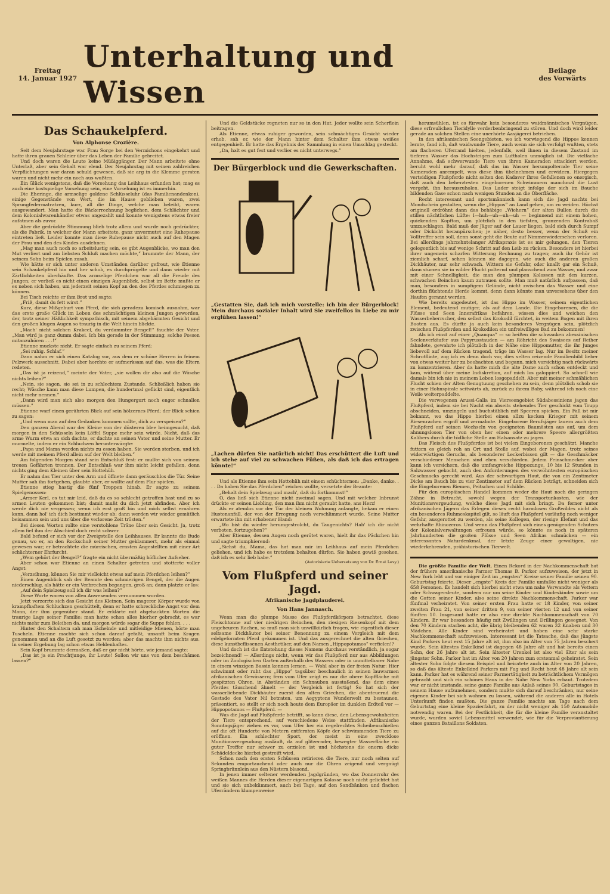Freitag
14. Januar 1927
Unterhaltung und Wissen
Beilage
des Vorwärts
Das Schaukelpferd.
Von Alphonse Crozière.
Seit dem Neujahrstage war Frau Sorge bei den Vermichons eingekehrt und hatte ihren grauen Schleier über das Leben der Familie gebreitet.
Und doch waren die Leute keine Müßiggänger. Der Mann arbeitete ohne Unterlaß, aber sein Gehalt war elend. Der Neujahrstag mit seinen zahlreichen Verpflichtungen war daran schuld gewesen, daß sie arg in die Klemme geraten waren und nicht mehr ein noch aus wußten.
Ein Glück wenigstens, daß die Vorsehung das Leihhaus erfunden hat; mag es auch eine kostspielige Vorsehung sein, eine Vorsehung ist es immerhin.
Die Eheringe, die armselige goldene Schlüsseluhr (das Familienandenken), einige Gegenstände von Wert, die im Hause geblieben waren, zwei Sprungfedermatratzen, kurz, all die Dinge, welche man beleiht, waren ausgewandert. Man hatte die Bäckerrechnung beglichen, dem Schlächter und dem Kolonialwarenhändler etwas angezahlt und konnte wenigstens etwas freier aufatmen als zuvor.
Aber die gedrückte Stimmung blieb trotz allem und wurde noch gedrückter, als die Fabrik, in welcher der Mann arbeitete, ganz unvermutet eine Ruhepause eintreten ließ. Leider konnte man diese Ruhepause nicht auch auf den Magen der Frau und den des Kindes ausdehnen.
„Mag man auch noch so arbeitslustig sein, es gibt Augenblicke, wo man den Mut verliert und am liebsten Schluß machen möchte,“ brummte der Mann, der seinem Sohn beim Spielen zusah.
Wie hätte er sich unter anderen Umständen darüber gefreut, wie Etienne sein Schaukelpferd hin und her schob, es durchprügelte und dann wieder mit Zärtlichkeiten überhäufte. Das armselige Pferdchen war all die Freude des Jungen; er verließ es nicht einen einzigen Augenblick, selbst im Bette mußte er es neben sich haben, um jederzeit seinen Kopf an den des Pferdes schmiegen zu können.
Bei Tisch reichte er ihm Brot und sagte:
„Friß, damit du fett wirst.“
Kurz, diese Mißgeburt von Pferd, die sich geradezu komisch ausnahm, war das erste große Glück im Leben des schmächtigen kleinen Jungen geworden, der, trotz seiner Häßlichkeit sympathisch, mit seinem abgehärmten Gesicht und den großen klugen Augen so traurig in die Welt hinein blickte.
„Mach' nicht solchen Krakeel, du verdammter Bengel!“ fauchte der Vater. „Man wird ja ganz dumm dabei. Ich bin gerade in der Stimmung, solche Possen mitanzuhören . . .!“
Etienne muckste nicht. Er sagte einfach zu seinem Pferd:
„Sei ruhig. Schlaf.“
Dann nahm er sich einen Katalog vor, aus dem er schöne Herren in feinem Pelzwerk ausschnitt. Dabei aber horchte er aufmerksam auf das, was die Eltern redeten.
„Das ist ja reizend,“ meinte der Vater, „sie wollen dir also auf die Wäsche nichts leihen?“
„Nein, sie sagen, sie sei in zu schlechtem Zustande. Schließlich haben sie recht; Wäsche kann man diese Lumpen, die hundertmal geflickt sind, eigentlich nicht mehr nennen.“
„Dann wird man sich also morgen den Hungergurt noch enger schnallen müssen.“
Etienne warf einen gerührten Blick auf sein hölzernes Pferd; der Blick schien zu sagen:
„Und wenn man auf den Gedanken kommen sollte, dich zu verspeisen?“
Den ganzen Abend war der Kleine von der düsteren Idee heimgesucht, daß morgen in den Schüsseln kein Löffel Suppe mehr sein würde. Nicht, daß das arme Wurm etwa an sich dachte, er dachte an seinen Vater und seine Mutter. Er murmelte, indem er ein Schluchzen herunterwürgte:
„Papa und Mama werden nichts zu essen haben. Sie werden sterben, und ich werde mit meinem Pferd allein auf der Welt bleiben.“
Am folgenden Morgen stand sein Entschluß fest: er mußte sich von seinem treuen Gefährten trennen. Der Entschluß war ihm nicht leicht gefallen, denn nichts ging dem Kleinen über sein Hottehüh.
Er nahm das Tier unter den Arm und öffnete dann geräuschlos die Tür. Seine Mutter sah ihn fortgehen, glaubte aber, er wollte auf dem Flur spielen.
Etienne stieg hastig die fünf Treppen hinab. Er sagte zu seinem Spielgenossen:
„Armer Kerl, es tut mir leid, daß du es so schlecht getroffen hast und zu so armen Leuten gekommen bist; damit mußt du dich jetzt abfinden. Aber ich werde dich nie vergessen; wenn ich erst groß bin und mich selbst ernähren kann, dann hol' ich dich bestimmt wieder ab; dann werden wir wieder gemütlich beisammen sein und uns über die verlorene Zeit trösten.“
Bei diesen Worten rollte eine verstohlene Träne über sein Gesicht. Ja, trotz allem fiel ihm der Abschied doch recht schwer.
Bald befand er sich vor der Zweigstelle des Leihhauses. Er kannte die Bude genau, wo er, an den Rockschoß seiner Mutter geklammert, mehr als einmal gewesen war; er betrachtete die mürrischen, ernsten Angestellten mit einer Art schüchterner Ehrfurcht.
„Wem gehört der Bengel?“ fragte ein nicht übermäßig höflicher Aufseher.
Aber schon war Etienne an einen Schalter getreten und stotterte voller Angst:
„Verzeihung, können Sie mir vielleicht etwas auf mein Pferdchen leihen?“
Einen Augenblick sah der Beamte den schmierigen Bengel, der die Augen niederschlug, als hätte er ein Verbrechen begangen, groß an; dann platzte er los:
„Auf dein Spielzeug soll ich dir was leihen?“
Diese Worte waren von allen Anwesenden vernommen worden.
Jetzt verzerrte sich das Gesicht des Kleinen. Sein magerer Körper wurde von krampfhaftem Schluchzen geschüttelt, denn er hatte schreckliche Angst vor dem Mann, der ihm gegenüber stand. Er erklärte mit abgehackten Worten die traurige Lage seiner Familie: man hatte schon alles hierher gebracht, es war nichts mehr zum Beleihen da, und morgen würde sogar die Suppe fehlen. . . .
Hinter den Schaltern sah man lächelnde und mitleidige Mienen, hörte man Tuscheln. Etienne machte sich schon darauf gefaßt, unsanft beim Kragen genommen und an die Luft gesetzt zu werden; aber das machte ihm nichts aus. In seiner Ergebung lag schon etwas Heldenhaftes.
Sein Kopf brummte dermaßen, daß er gar nicht hörte, wie jemand sagte:
„Das ist ja ein Prachtjunge, ihr Leute! Sollen wir uns von dem beschämen lassen?“
Und die Geldstücke regneten nur so in den Hut. Jeder wollte sein Scherflein beitragen.
Als Etienne, etwas ruhiger geworden, sein schmächtiges Gesicht wieder erhob, sah er, wie der Mann hinter dem Schalter ihm etwas weißes entgegenhielt. Er hatte das Ergebnis der Sammlung in einen Umschlag gesteckt.
„Da, halt es gut fest und verlier es nicht unterwegs.“
Der Bürgerblock und die Gewerkschaften.
„Gestatten Sie, daß ich mich vorstelle: ich bin der Bürgerblock! Mein durchaus sozialer Inhalt wird Sie zweifellos in Liebe zu mir erglühen lassen!“
„Lachen dürfen Sie natürlich nicht! Das erschüttert die Luft und ich stehe auf viel zu schwachen Füßen, als daß ich das ertragen könnte!“
Und als Etienne ihm sein Hottehüh mit einem schüchternen: „Danke, danke. . . . Da haben Sie das Pferdchen“ reichen wollte, versetzte der Beamte:
„Behalt dein Spielzeug und mach', daß du fortkommst!“
O, das ließ sich Etienne nicht zweimal sagen. Und mit welcher Inbrunst drückte er seinen Liebling, den man ihm nicht geraubt hatte, ans Herz!
Als er atemlos vor der Tür der kleinen Wohnung anlangte, bekam er einen Hustenanfall, der von der Erregung noch verschlimmert wurde. Seine Mutter erwartete ihn mit erhobener Hand:
„Wo bist du wieder herumgestrolcht, du Taugenichts? Hab' ich dir nicht verboten, fortzugehen?“
Aber Etienne, dessen Augen noch gerötet waren, hielt ihr das Päckchen hin und sagte triumphierend:
„Siehst du, Mama, das hat man mir im Leihhaus auf mein Pferdchen geliehen, und ich habe es trotzdem behalten dürfen. Sie haben gewiß gesehen, daß ich es sehr lieb habe.“
(Autorisierte Uebersetzung von Dr. Ernst Levy.)
Vom Flußpferd und seiner Jagd.
Afrikanische Jagdplauderei.
Von Hans Jannasch.
Wenn man die plumpe Masse des Flußpferdkörpers betrachtet, diese Fleischtonne auf vier niedrigen Beinchen, den riesigen Riesenkopf mit dem ungeheuren Rachen, so muß man sich unwillkürlich fragen, wie eigentlich dieser seltsame Dickhäuter bei seiner Benennung zu einem Vergleich mit dem edelgeformten Pferd gekommen ist. Und das ausgerechnet die alten Griechen, diese kunstbeflissenen Aesthetiker, auf den Namen „Hippopotamos“ verfielen!?
Und doch ist die Entstehung dieses Namens durchaus verständlich, ja sogar bezeichnend! — Allerdings nicht, wenn wir das Flußpferd nur aus Abbildungen oder im Zoologischen Garten außerhalb des Wassers oder in unmittelbarer Nähe in einem winzigen Bassin kennen lernen. — Wohl aber in der freien Natur: Hier schwimmt oder ruht das „Hippo“ tagsüber beschaulich in seinen lauwarmen afrikanischen Gewässern; fern vom Ufer zeigt es nur die obere Kopffläche mit gespitzten Ohren, in Abständen ein Schnauben ausstoßend, das dem eines Pferdes täuschend ähnelt — der Vergleich ist fertig! So hat sich der wasserliebende Dickhäuter zuerst den alten Griechen, die abenteuernd die Gestade des Vater Nil betraten, um Aegyptens Wunderwelt zu bestaunen, präsentiert, so stellt er sich noch heute dem Europäer im dunklen Erdteil vor — Hippopotamos — Flußpferd. —
Was die Jagd auf Flußpferde betrifft, so kann diese, den Lebensgewohnheiten der Tiere entsprechend, auf verschiedene Weise stattfinden. Afrikanische Sonntagsjäger ziehen es vor, vom Ufer her ein regelrechtes Scheibenschießen auf die oft Hunderte von Metern entfernten Köpfe der schwimmenden Tiere zu eröffnen. Ein schlechter Sport, der meist in eine zwecklose Munitionsvergeudung ausläuft, da auf glitzernder, bewegter Wasserfläche ein guter Treffer nur schwer zu erzielen ist und höchstens die enorm dicke Schädeldecke hierbei gestreift wird.
Schon nach den ersten Schüssen retirieren die Tiere, nur noch selten auf Sekunden emportauchend oder auch nur die Ohren zeigend und vergnügt Springbrünnlein aus den Nüstern blasend.
In jenen immer seltener werdenden Jagdgründen, wo das Donnerrohr des weißen Mannes die Herden dieser eigenartigen Kolosse noch nicht gelichtet hat und sie sich unbekümmert, auch bei Tage, auf den Sandbänken und flachen Uferrändern klumpenweise
herumsühlen, ist es fürwahr kein besonderes waidmännisches Vergnügen, diese erfreulichen Tieridylle verderbenbringend zu stören. Und doch wird leider gerade an solchen Stellen eine unerhörte Aasjägerei betrieben.
In den afrikanischen Seengebieten, wo ich vorwiegend die Hippos kennen lernte, fand ich, daß waidwunde Tiere, auch wenn sie sich verfolgt wußten, stets am flacheren Uferrand hielten, jedenfalls, weil ihnen in diesem Zustand im tieferen Wasser das Hochsteigen zum Luftholen unmöglich ist. Die vielfache Annahme, daß schwerwunde Tiere von ihren Kameraden attackiert werden, beruht wohl mehr darauf, daß das im Wasser herumpolternde Tier seine Kameraden anrempelt, was diese ihm übelnehmen und erwidern. Hiergegen verteidigen Flußpferde nicht selten den Kadaver ihres Gefallenen so energisch, daß auch den beherztesten eingeborenen Schwimmern manchmal die Lust vergeht, ihn herauszuholen. Das Luder steigt infolge der sich im Bauche bildenden Gase schon nach wenigen Stunden an die Oberfläche.
Recht interessant und sportsmännisch kann sich die Jagd nachts bei Mondschein gestalten, wenn die „Hippos“ an Land gehen, um zu weiden. Höchst originell erdröhnt dann das behäbige „Wiehern“ der alten Bullen durch die stillen nächtlichen Lüfte: I—huh—uh—uh—uh — beginnend mit einem hohen, quiekenden Kopfton, um plötzlich in den tiefsten, grunzenden Kontrabaß umzuschlagen. Bald muß der Jäger auf der Lauer liegen, bald sich durch Sumpf oder Dickicht heranpürschen; je näher, desto besser, wenn der Schuß ein Volltreffer sein soll, denn sonst geht die Beute auf Nimmerwiedersehen verloren. Bei allerdings jahrzehntelanger Afrikapraxis ist es mir gelungen, den Tieren gelegentlich bis auf wenige Schritt auf den Leib zu rücken. Besonders ist hierbei ihrer ungemein scharfen Witterung Rechnung zu tragen; auch ihr Gehör ist ziemlich scharf, sehen können sie dagegen, wie auch die anderen großen Dickhäuter, nur sehr schwach. Wittern sie Gefahr, oder knallt gar ein Schuß, dann stürzen sie in wilder Flucht polternd und planschend zum Wasser, und zwar mit einer Schnelligkeit, die man den plumpen Kolossen mit den kurzen, schwachen Beinchen kaum zutrauen sollte. Man muß natürlich aufpassen, daß man, besonders in sumpfigem Gelände, nicht zwischen das Wasser und eine dorthin flüchtende Herde kommt, denn dann könnte man unversehens über den Haufen gerannt werden.
Wie bereits angedeutet, ist das Hippo im Wasser, seinem eigentlichen Element, bedeutend mutiger, als auf dem Lande. Die Eingeborenen, die die Flüsse und Seen Innerafrikas befahren, wissen dies und weichen den Wasserbeherrscher, den selbst das Krokodil fürchtet, in weitem Bogen mit ihren Booten aus. Es dürfte ja auch kein besonderes Vergnügen sein, plötzlich zwischen Flußpferden und Krokodilen ein unfreiwilliges Bad zu bekommen!
Als ich einst auf einer „Quanqua“ — so heißen die schwanken abessinischen Seelenverkäufer aus Papyrusstauden — am Röhricht des Swaisees auf Reiher fahndete, gewahrte ich plötzlich in der Nähe eine Hippomutter, die ihr Junges liebevoll auf dem Rücken tragend, träge im Wasser lag. Nur im Besitz meiner Schrotflinte, zog ich es denn doch vor, dies selten reizende Familienbild lieber von etwas weiter her zu beobachten und begann, mich vorsichtig nach rückwärts zu konzentrieren. Aber da hatte mich die alte Dame auch schon entdeckt und kam, wütend über meine Indiskretion, auf mich los galoppiert. So schnell wie damals bin ich nie in meinem Leben losgepaddelt. Aber mit meiner schmählichen Flucht schien der Alten Genugtuung geschehen zu sein, denn plötzlich schob sie in einer Hohnspirale seitwärts ab, zurück zu ihrem Baby, während ich noch eine Weile weiterpaddelte.
Die verwegenen Arussi-Galla im Vierseengebiet Südabessiniens jagen das Flußpferd, indem sie bei Nacht ein abseits stehendes Tier geschickt vom Trupp abschneiden, umzingeln und buchstäblich mit Speeren spicken. Ein Fall ist mir bekannt, wo das Hippo hierbei einen allzu kecken Krieger mit seinem Riesenrachen ergriff und zermalmte. Eingeborene Berufsjäger lauern auch dem Flußpferd auf seinen Wechseln von geeigneten Baumästen aus auf, um dem ahnungslosen Tier von oben her einen oder mehrere Speere allergrößten Kalibers durch die tödliche Stelle am Halsansatz zu jagen.
Das Fleisch des Flußpferdes ist bei vielen Eingeborenen geschätzt. Manche futtern es gleich roh an Ort und Stelle auf, wobei der Magen, trotz seines widerwärtigen Geruchs, als besonderer Leckerbissen gilt — die Geschmäcker verschiedener Menschen sind eben verschieden. Jedem Feinschmecker aber kann ich versichern, daß die umfangreiche Hippozunge, 10 bis 12 Stunden in Salzwasser gekocht, auch den Anforderungen des verwöhntesten europäischen Geschmacks gerecht wird. Aus der schwartigen Haut, die von ein Zentimeter Dicke am Bauch bis zu vier Zentimeter auf dem Rücken beträgt, schneiden sich die Eingeborenen Riemen, Peitschen und Schilde.
Für den europäischen Handel kommen weder die Haut noch die geringen Zähne in Betracht, sowohl wegen der Transportunkosten, wie der Munitionsvergeudung, welche diese Jagd mit sich bringt. Da ferner unter afrikanischen Jägern das Erlegen dieses recht harmlosen Großwildes nicht als ein besonderes Ruhmeskapitel gilt, so läuft das Flußpferd vorläufig noch weniger Gefahr, ausgerottet zu werden, als seine Kollegen, der riesige Elefant und das wehrhafte Rhinozeros. Und wenn das Flußpferd sich eines genügenden Schutzes der Kolonialverwaltungen erfreuen würde, so könnte es noch in späteren Jahrhunderten die großen Flüsse und Seen Afrikas schmücken — ein interessantes Naturdenkmal, der letzte Zeuge einer gewaltigen, nie wiederkehrenden, prähistorischen Tierwelt.
Die größte Familie der Welt. Einen Rekord in der Nachkommenschaft hat der frühere amerikanische Farmer Thomas B. Parker aufzuweisen, der jetzt in New York lebt und vor einiger Zeit im „engsten“ Kreise seiner Familie seinen 90. Geburtstag feierte. Dieser „engste“ Kreis der Familie umfaßte nicht weniger als 658 Personen. Es handelt sich hierbei nicht etwa um nahe Verwandte als Vettern oder Schwagersleute, sondern nur um seine Kinder und Kindeskinder sowie um die Gatten seiner Kinder, also seine direkte Nachkommenschaft. Parker war fünfmal verheiratet. Von seiner ersten Frau hatte er 18 Kinder, von seiner zweiten Frau 21, von seiner dritten 9, von seiner vierten 12 und von seiner fünften 10. Insgesamt hatte er also eine direkte Nachkommenschaft von 70 Kindern. Er war besonders häufig mit Zwillingen und Drillingen gesegnet. Von den 70 Kindern starben acht, die übrig bleibenden 62 waren 32 Knaben und 30 Mädchen. Alle Kinder sind verheiratet und haben eine sehr starke Nachkommenschaft aufzuweisen. Interessant ist die Tatsache, daß das jüngste Kind Parkers heut erst 15 Jahre alt ist, ihm also im Alter von 75 Jahren beschert wurde. Sein ältestes Enkelkind ist dagegen 48 Jahre alt und hat bereits einen Sohn, der 26 Jahre alt ist. Sein ältester Urenkel ist also viel älter als sein jüngster Sohn. Parker hat im Alter von 20 Jahren zum erstenmal geheiratet. Sein ältester Sohn folgte diesem Beispiel und heiratete auch im Alter von 20 Jahren, so daß das älteste Enkelkind Parkers mit Fug und Recht heut 48 Jahre alt sein kann. Parker hat es während seiner Farmertätigkeit zu beträchtlichem Vermögen gebracht und sich ein schönes Haus in der Nähe New Yorks erbaut. Trotzdem war er nicht imstande, seine ganze Familie aus Anlaß seines 90. Geburtstages in seinem Hause aufzunehmen, sondern mußte sich darauf beschränken, nur seine eigenen Kinder bei sich wohnen zu lassen, während die anderen alle in Hotels Unterkunft finden mußten. Die ganze Familie machte am Tage nach dem Geburtstag eine kleine Spazierfahrt, zu der nicht weniger als 150 Automobile notwendig waren. Bei der Festlichkeit, die für die kleine Familie veranstaltet wurde, wurden soviel Lebensmittel verwendet, wie für die Verproviantierung eines ganzen Bataillons Soldaten.